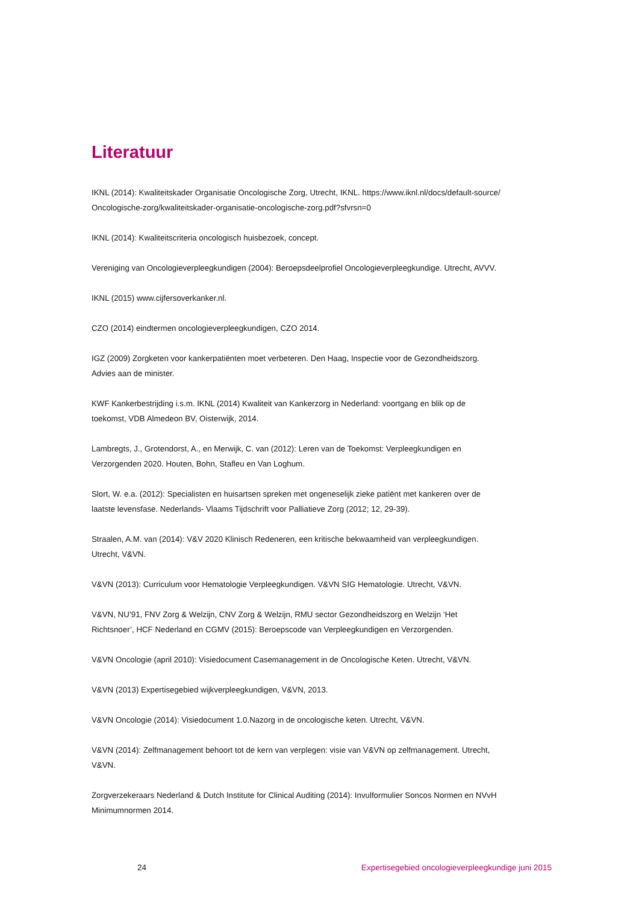Literatuur
IKNL (2014): Kwaliteitskader Organisatie Oncologische Zorg, Utrecht, IKNL. https://www.iknl.nl/docs/default-source/ Oncologische-zorg/kwaliteitskader-organisatie-oncologische-zorg.pdf?sfvrsn=0
IKNL (2014): Kwaliteitscriteria oncologisch huisbezoek, concept.
Vereniging van Oncologieverpleegkundigen (2004): Beroepsdeelprofiel Oncologieverpleegkundige. Utrecht, AVVV.
IKNL (2015) www.cijfersoverkanker.nl.
CZO (2014) eindtermen oncologieverpleegkundigen, CZO 2014.
IGZ (2009) Zorgketen voor kankerpatiënten moet verbeteren. Den Haag, Inspectie voor de Gezondheidszorg.
Advies aan de minister.
KWF Kankerbestrijding i.s.m. IKNL (2014) Kwaliteit van Kankerzorg in Nederland: voortgang en blik op de
toekomst, VDB Almedeon BV, Oisterwijk, 2014.
Lambregts, J., Grotendorst, A., en Merwijk, C. van (2012): Leren van de Toekomst: Verpleegkundigen en
Verzorgenden 2020. Houten, Bohn, Stafleu en Van Loghum.
Slort, W. e.a. (2012): Specialisten en huisartsen spreken met ongeneselijk zieke patiënt met kankeren over de
laatste levensfase. Nederlands- Vlaams Tijdschrift voor Palliatieve Zorg (2012; 12, 29-39).
Straalen, A.M. van (2014): V&V 2020 Klinisch Redeneren, een kritische bekwaamheid van verpleegkundigen.
Utrecht, V&VN.
V&VN (2013): Curriculum voor Hematologie Verpleegkundigen. V&VN SIG Hematologie. Utrecht, V&VN.
V&VN, NU’91, FNV Zorg & Welzijn, CNV Zorg & Welzijn, RMU sector Gezondheidszorg en Welzijn ‘Het
Richtsnoer’, HCF Nederland en CGMV (2015): Beroepscode van Verpleegkundigen en Verzorgenden.
V&VN Oncologie (april 2010): Visiedocument Casemanagement in de Oncologische Keten. Utrecht, V&VN.
V&VN (2013) Expertisegebied wijkverpleegkundigen, V&VN, 2013.
V&VN Oncologie (2014): Visiedocument 1.0.Nazorg in de oncologische keten. Utrecht, V&VN.
V&VN (2014): Zelfmanagement behoort tot de kern van verplegen: visie van V&VN op zelfmanagement. Utrecht,
V&VN.
Zorgverzekeraars Nederland & Dutch Institute for Clinical Auditing (2014): Invulformulier Soncos Normen en NVvH
Minimumnormen 2014.
24 Expertisegebied oncologieverpleegkundige juni 2015